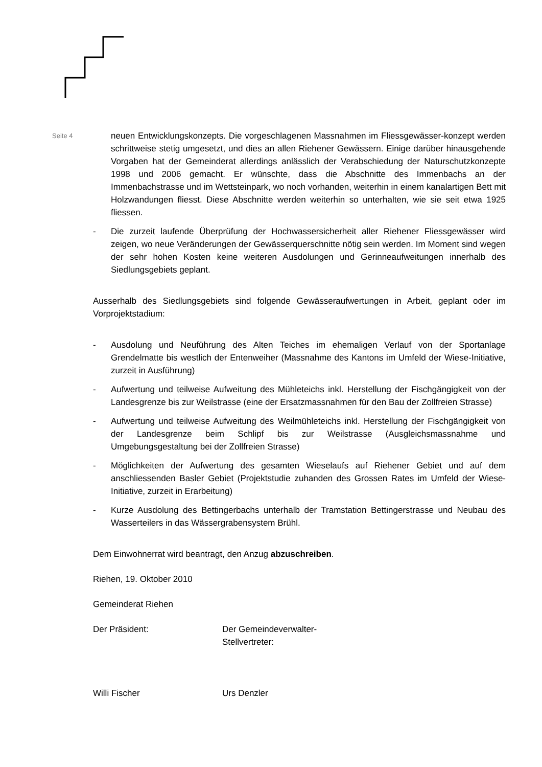Seite 4
neuen Entwicklungskonzepts. Die vorgeschlagenen Massnahmen im Fliessgewässer-konzept werden schrittweise stetig umgesetzt, und dies an allen Riehener Gewässern. Einige darüber hinausgehende Vorgaben hat der Gemeinderat allerdings anlässlich der Verabschiedung der Naturschutzkonzepte 1998 und 2006 gemacht. Er wünschte, dass die Abschnitte des Immenbachs an der Immenbachstrasse und im Wettsteinpark, wo noch vorhanden, weiterhin in einem kanalartigen Bett mit Holzwandungen fliesst. Diese Abschnitte werden weiterhin so unterhalten, wie sie seit etwa 1925 fliessen.
- Die zurzeit laufende Überprüfung der Hochwassersicherheit aller Riehener Fliessgewässer wird zeigen, wo neue Veränderungen der Gewässerquerschnitte nötig sein werden. Im Moment sind wegen der sehr hohen Kosten keine weiteren Ausdolungen und Gerinneaufweitungen innerhalb des Siedlungsgebiets geplant.
Ausserhalb des Siedlungsgebiets sind folgende Gewässeraufwertungen in Arbeit, geplant oder im Vorprojektstadium:
- Ausdolung und Neuführung des Alten Teiches im ehemaligen Verlauf von der Sportanlage Grendelmatte bis westlich der Entenweiher (Massnahme des Kantons im Umfeld der Wiese-Initiative, zurzeit in Ausführung)
- Aufwertung und teilweise Aufweitung des Mühleteichs inkl. Herstellung der Fischgängigkeit von der Landesgrenze bis zur Weilstrasse (eine der Ersatzmassnahmen für den Bau der Zollfreien Strasse)
- Aufwertung und teilweise Aufweitung des Weilmühleteichs inkl. Herstellung der Fischgängigkeit von der Landesgrenze beim Schlipf bis zur Weilstrasse (Ausgleichsmassnahme und Umgebungsgestaltung bei der Zollfreien Strasse)
- Möglichkeiten der Aufwertung des gesamten Wieselaufs auf Riehener Gebiet und auf dem anschliessenden Basler Gebiet (Projektstudie zuhanden des Grossen Rates im Umfeld der Wiese-Initiative, zurzeit in Erarbeitung)
- Kurze Ausdolung des Bettingerbachs unterhalb der Tramstation Bettingerstrasse und Neubau des Wasserteilers in das Wässergrabensystem Brühl.
Dem Einwohnerrat wird beantragt, den Anzug abzuschreiben.
Riehen, 19. Oktober 2010
Gemeinderat Riehen
Der Präsident: Der Gemeindeverwalter-Stellvertreter:
Willi Fischer Urs Denzler